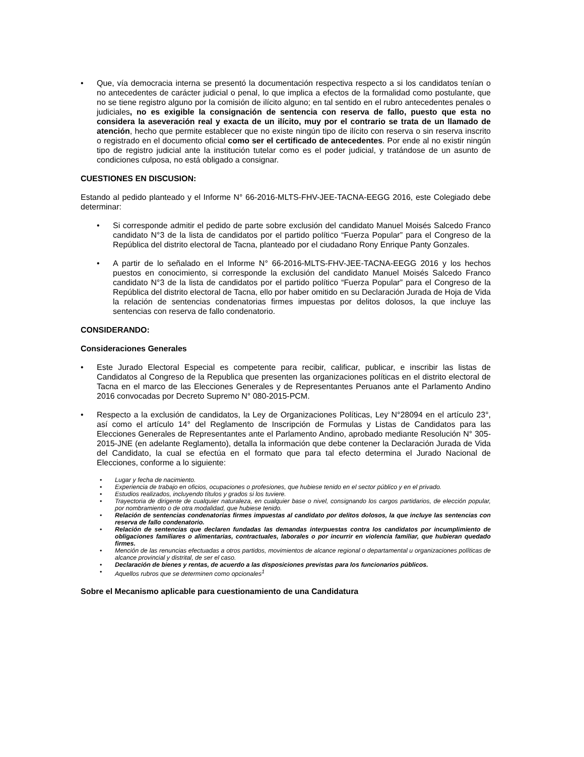• Que, vía democracia interna se presentó la documentación respectiva respecto a si los candidatos tenían o no antecedentes de carácter judicial o penal, lo que implica a efectos de la formalidad como postulante, que no se tiene registro alguno por la comisión de ilícito alguno; en tal sentido en el rubro antecedentes penales o judiciales, no es exigible la consignación de sentencia con reserva de fallo, puesto que esta no considera la aseveración real y exacta de un ilícito, muy por el contrario se trata de un llamado de atención, hecho que permite establecer que no existe ningún tipo de ilícito con reserva o sin reserva inscrito o registrado en el documento oficial como ser el certificado de antecedentes. Por ende al no existir ningún tipo de registro judicial ante la institución tutelar como es el poder judicial, y tratándose de un asunto de condiciones culposa, no está obligado a consignar.
CUESTIONES EN DISCUSION:
Estando al pedido planteado y el Informe N° 66-2016-MLTS-FHV-JEE-TACNA-EEGG 2016, este Colegiado debe determinar:
• Si corresponde admitir el pedido de parte sobre exclusión del candidato Manuel Moisés Salcedo Franco candidato N°3 de la lista de candidatos por el partido político “Fuerza Popular” para el Congreso de la República del distrito electoral de Tacna, planteado por el ciudadano Rony Enrique Panty Gonzales.
• A partir de lo señalado en el Informe N° 66-2016-MLTS-FHV-JEE-TACNA-EEGG 2016 y los hechos puestos en conocimiento, si corresponde la exclusión del candidato Manuel Moisés Salcedo Franco candidato N°3 de la lista de candidatos por el partido político “Fuerza Popular” para el Congreso de la República del distrito electoral de Tacna, ello por haber omitido en su Declaración Jurada de Hoja de Vida la relación de sentencias condenatorias firmes impuestas por delitos dolosos, la que incluye las sentencias con reserva de fallo condenatorio.
CONSIDERANDO:
Consideraciones Generales
• Este Jurado Electoral Especial es competente para recibir, calificar, publicar, e inscribir las listas de Candidatos al Congreso de la Republica que presenten las organizaciones políticas en el distrito electoral de Tacna en el marco de las Elecciones Generales y de Representantes Peruanos ante el Parlamento Andino 2016 convocadas por Decreto Supremo N° 080-2015-PCM.
• Respecto a la exclusión de candidatos, la Ley de Organizaciones Políticas, Ley N°28094 en el artículo 23°, así como el artículo 14° del Reglamento de Inscripción de Formulas y Listas de Candidatos para las Elecciones Generales de Representantes ante el Parlamento Andino, aprobado mediante Resolución N° 305-2015-JNE (en adelante Reglamento), detalla la información que debe contener la Declaración Jurada de Vida del Candidato, la cual se efectúa en el formato que para tal efecto determina el Jurado Nacional de Elecciones, conforme a lo siguiente:
• Lugar y fecha de nacimiento.
• Experiencia de trabajo en oficios, ocupaciones o profesiones, que hubiese tenido en el sector público y en el privado.
• Estudios realizados, incluyendo títulos y grados si los tuviere.
• Trayectoria de dirigente de cualquier naturaleza, en cualquier base o nivel, consignando los cargos partidarios, de elección popular, por nombramiento o de otra modalidad, que hubiese tenido.
• Relación de sentencias condenatorias firmes impuestas al candidato por delitos dolosos, la que incluye las sentencias con reserva de fallo condenatorio.
• Relación de sentencias que declaren fundadas las demandas interpuestas contra los candidatos por incumplimiento de obligaciones familiares o alimentarias, contractuales, laborales o por incurrir en violencia familiar, que hubieran quedado firmes.
• Mención de las renuncias efectuadas a otros partidos, movimientos de alcance regional o departamental u organizaciones políticas de alcance provincial y distrital, de ser el caso.
• Declaración de bienes y rentas, de acuerdo a las disposiciones previstas para los funcionarios públicos.
• Aquellos rubros que se determinen como opcionales<sup>1</sup>
Sobre el Mecanismo aplicable para cuestionamiento de una Candidatura